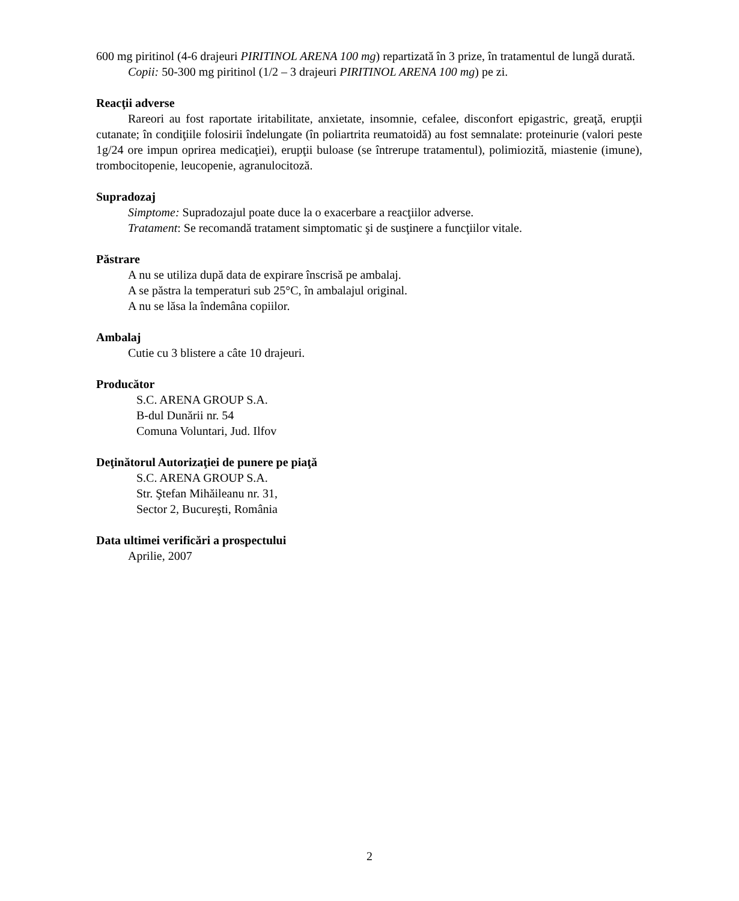600 mg piritinol (4-6 drajeuri PIRITINOL ARENA 100 mg) repartizată în 3 prize, în tratamentul de lungă durată.
Copii: 50-300 mg piritinol (1/2 – 3 drajeuri PIRITINOL ARENA 100 mg) pe zi.
Reacţii adverse
Rareori au fost raportate iritabilitate, anxietate, insomnie, cefalee, disconfort epigastric, greaţă, erupţii cutanate; în condiţiile folosirii îndelungate (în poliartrita reumatoidă) au fost semnalate: proteinurie (valori peste 1g/24 ore impun oprirea medicaţiei), erupţii buloase (se întrerupe tratamentul), polimiozită, miastenie (imune), trombocitopenie, leucopenie, agranulocitoză.
Supradozaj
Simptome: Supradozajul poate duce la o exacerbare a reacţiilor adverse.
Tratament: Se recomandă tratament simptomatic şi de susţinere a funcţiilor vitale.
Păstrare
A nu se utiliza după data de expirare înscrisă pe ambalaj.
A se păstra la temperaturi sub 25°C, în ambalajul original.
A nu se lăsa la îndemâna copiilor.
Ambalaj
Cutie cu 3 blistere a câte 10 drajeuri.
Producător
S.C. ARENA GROUP S.A.
B-dul Dunării nr. 54
Comuna Voluntari, Jud. Ilfov
Deţinătorul Autorizaţiei de punere pe piaţă
S.C. ARENA GROUP S.A.
Str. Ştefan Mihăileanu nr. 31,
Sector 2, Bucureşti, România
Data ultimei verificări a prospectului
Aprilie, 2007
2